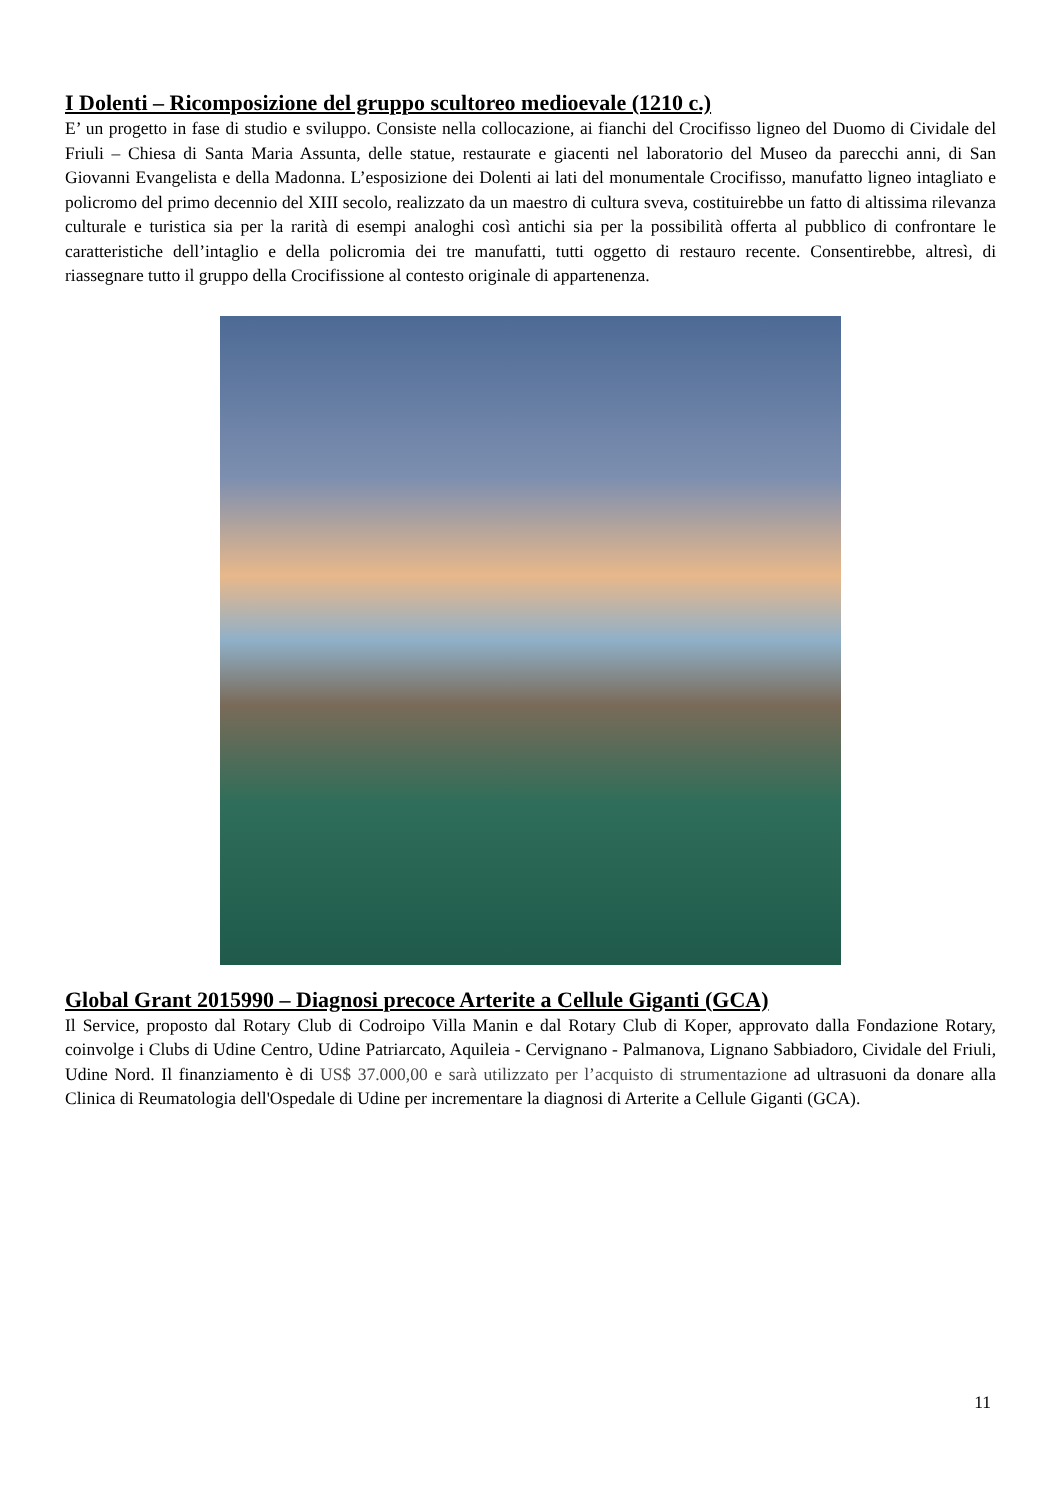I Dolenti – Ricomposizione del gruppo scultoreo medioevale (1210 c.)
E’ un progetto in fase di studio e sviluppo. Consiste nella collocazione, ai fianchi del Crocifisso ligneo del Duomo di Cividale del Friuli – Chiesa di Santa Maria Assunta, delle statue, restaurate e giacenti nel laboratorio del Museo da parecchi anni, di San Giovanni Evangelista e della Madonna. L’esposizione dei Dolenti ai lati del monumentale Crocifisso, manufatto ligneo intagliato e policromo del primo decennio del XIII secolo, realizzato da un maestro di cultura sveva, costituirebbe un fatto di altissima rilevanza culturale e turistica sia per la rarità di esempi analoghi così antichi sia per la possibilità offerta al pubblico di confrontare le caratteristiche dell’intaglio e della policromia dei tre manufatti, tutti oggetto di restauro recente. Consentirebbe, altresì, di riassegnare tutto il gruppo della Crocifissione al contesto originale di appartenenza.
Global Grant 2015990 – Diagnosi precoce Arterite a Cellule Giganti (GCA)
Il Service, proposto dal Rotary Club di Codroipo Villa Manin e dal Rotary Club di Koper, approvato dalla Fondazione Rotary, coinvolge i Clubs di Udine Centro, Udine Patriarcato, Aquileia - Cervignano - Palmanova, Lignano Sabbiadoro, Cividale del Friuli, Udine Nord. Il finanziamento è di US$ 37.000,00 e sarà utilizzato per l’acquisto di strumentazione ad ultrasuoni da donare alla Clinica di Reumatologia dell'Ospedale di Udine per incrementare la diagnosi di Arterite a Cellule Giganti (GCA).
11